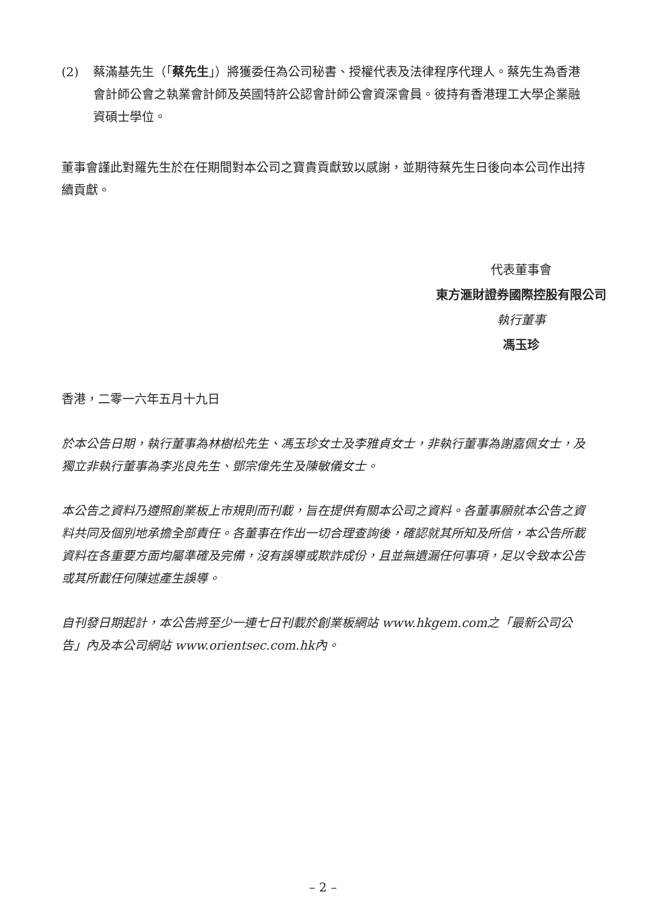(2) 蔡滿基先生（「蔡先生」）將獲委任為公司秘書、授權代表及法律程序代理人。蔡先生為香港會計師公會之執業會計師及英國特許公認會計師公會資深會員。彼持有香港理工大學企業融資碩士學位。
董事會謹此對羅先生於在任期間對本公司之寶貴貢獻致以感謝，並期待蔡先生日後向本公司作出持續貢獻。
代表董事會
東方滙財證券國際控股有限公司
執行董事
馮玉珍
香港，二零一六年五月十九日
於本公告日期，執行董事為林樹松先生、馮玉珍女士及李雅貞女士，非執行董事為謝嘉佩女士，及獨立非執行董事為李兆良先生、鄧宗偉先生及陳敏儀女士。
本公告之資料乃遵照創業板上市規則而刊載，旨在提供有關本公司之資料。各董事願就本公告之資料共同及個別地承擔全部責任。各董事在作出一切合理查詢後，確認就其所知及所信，本公告所載資料在各重要方面均屬準確及完備，沒有誤導或欺詐成份，且並無遺漏任何事項，足以令致本公告或其所載任何陳述產生誤導。
自刊發日期起計，本公告將至少一連七日刊載於創業板網站 www.hkgem.com之「最新公司公告」內及本公司網站 www.orientsec.com.hk內。
– 2 –